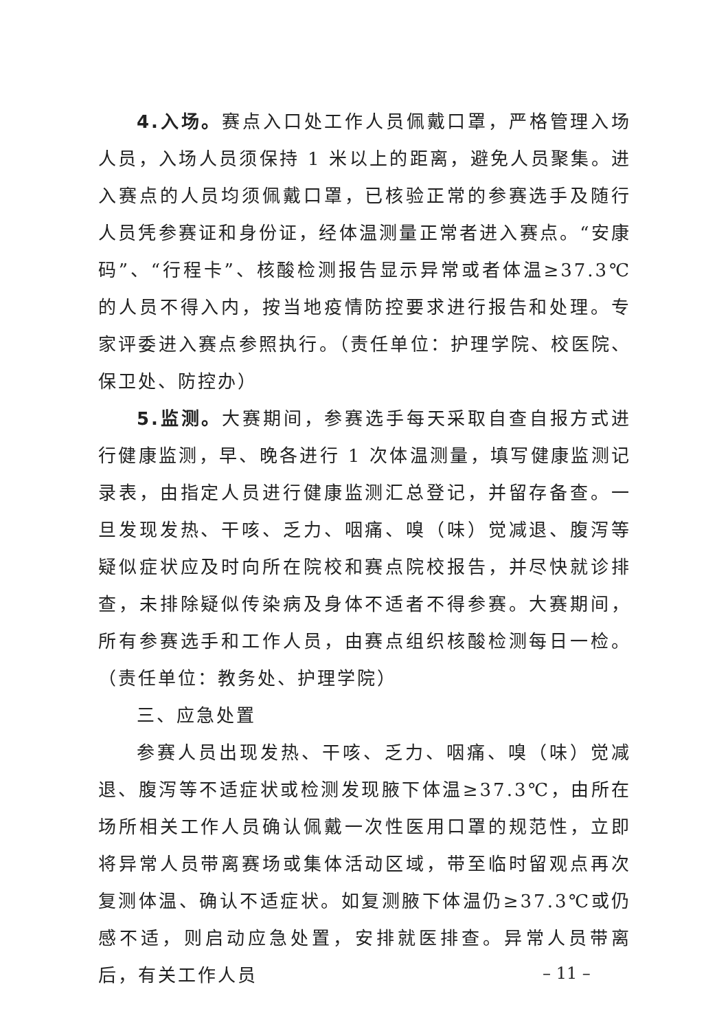4.入场。赛点入口处工作人员佩戴口罩，严格管理入场人员，入场人员须保持 1 米以上的距离，避免人员聚集。进入赛点的人员均须佩戴口罩，已核验正常的参赛选手及随行人员凭参赛证和身份证，经体温测量正常者进入赛点。“安康码”、“行程卡”、核酸检测报告显示异常或者体温≥37.3℃的人员不得入内，按当地疫情防控要求进行报告和处理。专家评委进入赛点参照执行。（责任单位：护理学院、校医院、保卫处、防控办）
5.监测。大赛期间，参赛选手每天采取自查自报方式进行健康监测，早、晚各进行 1 次体温测量，填写健康监测记录表，由指定人员进行健康监测汇总登记，并留存备查。一旦发现发热、干咳、乏力、咽痛、嗅（味）觉减退、腹泻等疑似症状应及时向所在院校和赛点院校报告，并尽快就诊排查，未排除疑似传染病及身体不适者不得参赛。大赛期间，所有参赛选手和工作人员，由赛点组织核酸检测每日一检。（责任单位：教务处、护理学院）
三、应急处置
参赛人员出现发热、干咳、乏力、咽痛、嗅（味）觉减退、腹泻等不适症状或检测发现腋下体温≥37.3℃，由所在场所相关工作人员确认佩戴一次性医用口罩的规范性，立即将异常人员带离赛场或集体活动区域，带至临时留观点再次复测体温、确认不适症状。如复测腋下体温仍≥37.3℃或仍感不适，则启动应急处置，安排就医排查。异常人员带离后，有关工作人员
– 11 –